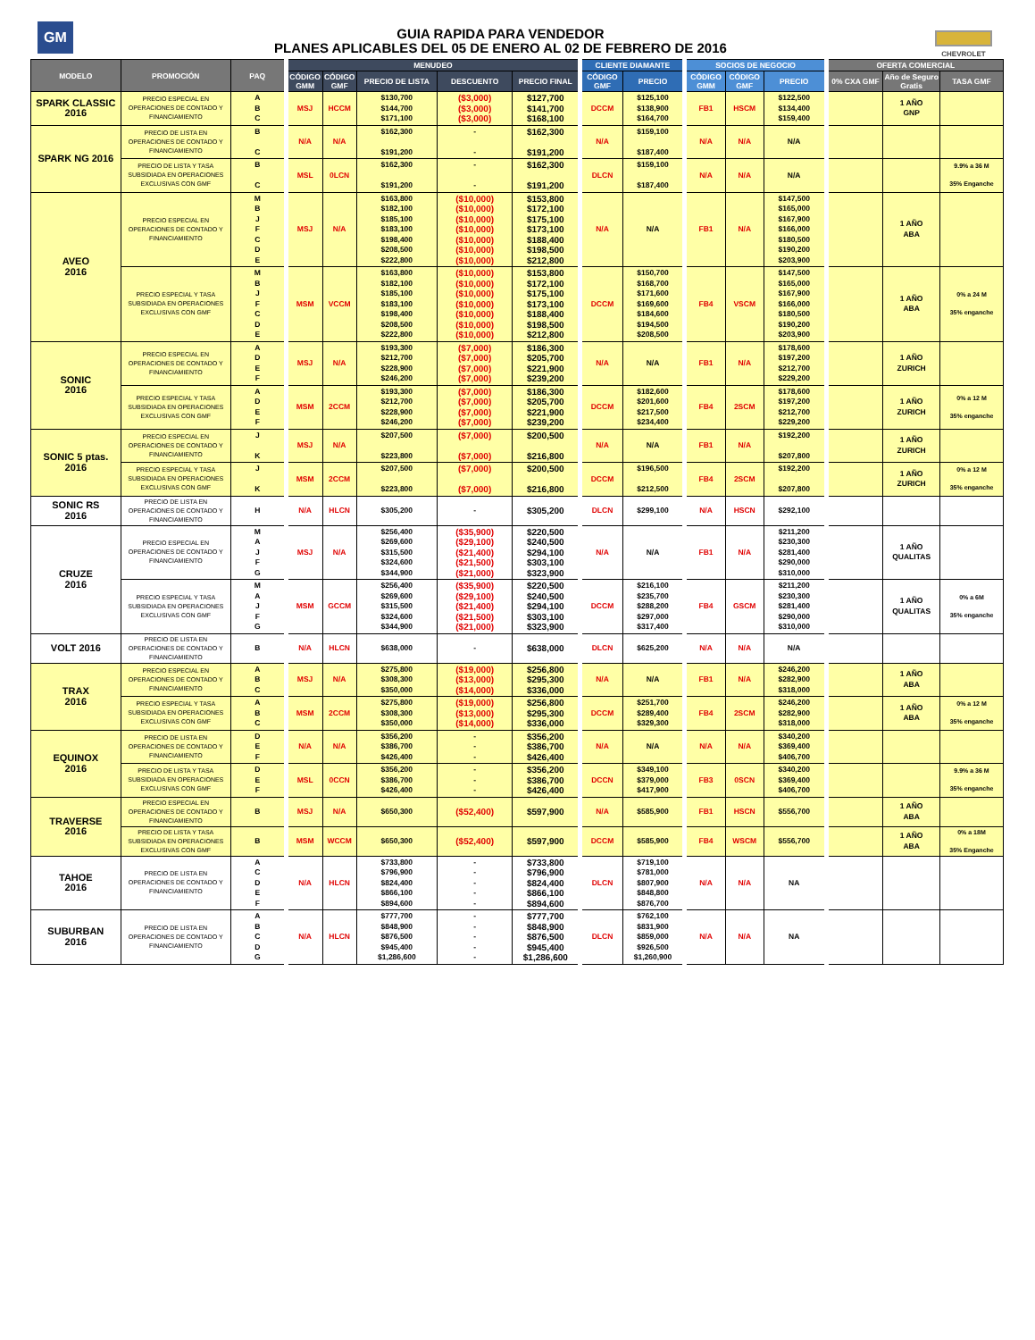GM
GUIA RAPIDA PARA VENDEDOR
PLANES APLICABLES DEL 05 DE ENERO AL 02 DE FEBRERO DE 2016
CHEVROLET
| MODELO | PROMOCIÓN | PAQ | MENUDEO | | | | | CLIENTE DIAMANTE | | SOCIOS DE NEGOCIO | | | OFERTA COMERCIAL | | |
| --- | --- | --- | --- | --- | --- | --- | --- | --- | --- | --- | --- | --- | --- | --- | --- |
| | | | CÓDIGO GMM | CÓDIGO GMF | PRECIO DE LISTA | DESCUENTO | PRECIO FINAL | CÓDIGO GMF | PRECIO | CÓDIGO GMM | CÓDIGO GMF | PRECIO | 0% CXA GMF | Año de Seguro Gratis | TASA GMF |
| SPARK CLASSIC 2016 | PRECIO ESPECIAL EN OPERACIONES DE CONTADO Y FINANCIAMIENTO | A B C | MSJ | HCCM | $130,700 $144,700 $171,100 | ($3,000) ($3,000) ($3,000) | $127,700 $141,700 $168,100 | DCCM | $125,100 $138,900 $164,700 | FB1 | HSCM | $122,500 $134,400 $159,400 | | 1 AÑO GNP | |
| SPARK NG 2016 | PRECIO DE LISTA EN OPERACIONES DE CONTADO Y FINANCIAMIENTO | B C | N/A | N/A | $162,300 $191,200 | - - | $162,300 $191,200 | N/A | $159,100 $187,400 | N/A | N/A | N/A | | | |
| | PRECIO DE LISTA Y TASA SUBSIDIADA EN OPERACIONES EXCLUSIVAS CON GMF | B C | MSL | 0LCN | $162,300 $191,200 | - - | $162,300 $191,200 | DLCN | $159,100 $187,400 | N/A | N/A | N/A | | | 9.9% a 36 M 35% Enganche |
| AVEO 2016 | PRECIO ESPECIAL EN OPERACIONES DE CONTADO Y FINANCIAMIENTO | M B J F C D E | MSJ | N/A | $163,800 $182,100 $185,100 $183,100 $198,400 $208,500 $222,800 | ($10,000) ($10,000) ($10,000) ($10,000) ($10,000) ($10,000) ($10,000) | $153,800 $172,100 $175,100 $173,100 $188,400 $198,500 $212,800 | N/A | N/A | FB1 | N/A | $147,500 $165,000 $167,900 $166,000 $180,500 $190,200 $203,900 | | 1 AÑO ABA | |
| | PRECIO ESPECIAL Y TASA SUBSIDIADA EN OPERACIONES EXCLUSIVAS CON GMF | M B J F C D E | MSM | VCCM | $163,800 $182,100 $185,100 $183,100 $198,400 $208,500 $222,800 | ($10,000) ($10,000) ($10,000) ($10,000) ($10,000) ($10,000) ($10,000) | $153,800 $172,100 $175,100 $173,100 $188,400 $198,500 $212,800 | DCCM | $150,700 $168,700 $171,600 $169,600 $184,600 $194,500 $208,500 | FB4 | VSCM | $147,500 $165,000 $167,900 $166,000 $180,500 $190,200 $203,900 | | 1 AÑO ABA | 0% a 24 M 35% enganche |
| SONIC 2016 | PRECIO ESPECIAL EN OPERACIONES DE CONTADO Y FINANCIAMIENTO | A D E F | MSJ | N/A | $193,300 $212,700 $228,900 $246,200 | ($7,000) ($7,000) ($7,000) ($7,000) | $186,300 $205,700 $221,900 $239,200 | N/A | N/A | FB1 | N/A | $178,600 $197,200 $212,700 $229,200 | | 1 AÑO ZURICH | |
| | PRECIO ESPECIAL Y TASA SUBSIDIADA EN OPERACIONES EXCLUSIVAS CON GMF | A D E F | MSM | 2CCM | $193,300 $212,700 $228,900 $246,200 | ($7,000) ($7,000) ($7,000) ($7,000) | $186,300 $205,700 $221,900 $239,200 | DCCM | $182,600 $201,600 $217,500 $234,400 | FB4 | 2SCM | $178,600 $197,200 $212,700 $229,200 | | 1 AÑO ZURICH | 0% a 12 M 35% enganche |
| SONIC 5 ptas. 2016 | PRECIO ESPECIAL EN OPERACIONES DE CONTADO Y FINANCIAMIENTO | J K | MSJ | N/A | $207,500 $223,800 | ($7,000) ($7,000) | $200,500 $216,800 | N/A | N/A | FB1 | N/A | $192,200 $207,800 | | 1 AÑO ZURICH | |
| | PRECIO ESPECIAL Y TASA SUBSIDIADA EN OPERACIONES EXCLUSIVAS CON GMF | J K | MSM | 2CCM | $207,500 $223,800 | ($7,000) ($7,000) | $200,500 $216,800 | DCCM | $196,500 $212,500 | FB4 | 2SCM | $192,200 $207,800 | | 1 AÑO ZURICH | 0% a 12 M 35% enganche |
| SONIC RS 2016 | PRECIO DE LISTA EN OPERACIONES DE CONTADO Y FINANCIAMIENTO | H | N/A | HLCN | $305,200 | - | $305,200 | DLCN | $299,100 | N/A | HSCN | $292,100 | | | |
| CRUZE 2016 | PRECIO ESPECIAL EN OPERACIONES DE CONTADO Y FINANCIAMIENTO | M A J F G | MSJ | N/A | $256,400 $269,600 $315,500 $324,600 $344,900 | ($35,900) ($29,100) ($21,400) ($21,500) ($21,000) | $220,500 $240,500 $294,100 $303,100 $323,900 | N/A | N/A | FB1 | N/A | $211,200 $230,300 $281,400 $290,000 $310,000 | | 1 AÑO QUALITAS | |
| | PRECIO ESPECIAL Y TASA SUBSIDIADA EN OPERACIONES EXCLUSIVAS CON GMF | M A J F G | MSM | GCCM | $256,400 $269,600 $315,500 $324,600 $344,900 | ($35,900) ($29,100) ($21,400) ($21,500) ($21,000) | $220,500 $240,500 $294,100 $303,100 $323,900 | DCCM | $216,100 $235,700 $288,200 $297,000 $317,400 | FB4 | GSCM | $211,200 $230,300 $281,400 $290,000 $310,000 | | 1 AÑO QUALITAS | 0% a 6M 35% enganche |
| VOLT 2016 | PRECIO DE LISTA EN OPERACIONES DE CONTADO Y FINANCIAMIENTO | B | N/A | HLCN | $638,000 | - | $638,000 | DLCN | $625,200 | N/A | N/A | N/A | | | |
| TRAX 2016 | PRECIO ESPECIAL EN OPERACIONES DE CONTADO Y FINANCIAMIENTO | A B C | MSJ | N/A | $275,800 $308,300 $350,000 | ($19,000) ($13,000) ($14,000) | $256,800 $295,300 $336,000 | N/A | N/A | FB1 | N/A | $246,200 $282,900 $318,000 | | 1 AÑO ABA | |
| | PRECIO ESPECIAL Y TASA SUBSIDIADA EN OPERACIONES EXCLUSIVAS CON GMF | A B C | MSM | 2CCM | $275,800 $308,300 $350,000 | ($19,000) ($13,000) ($14,000) | $256,800 $295,300 $336,000 | DCCM | $251,700 $289,400 $329,300 | FB4 | 2SCM | $246,200 $282,900 $318,000 | | 1 AÑO ABA | 0% a 12 M 35% enganche |
| EQUINOX 2016 | PRECIO DE LISTA EN OPERACIONES DE CONTADO Y FINANCIAMIENTO | D E F | N/A | N/A | $356,200 $386,700 $426,400 | - - - | $356,200 $386,700 $426,400 | N/A | N/A | N/A | N/A | $340,200 $369,400 $406,700 | | | |
| | PRECIO DE LISTA Y TASA SUBSIDIADA EN OPERACIONES EXCLUSIVAS CON GMF | D E F | MSL | 0CCN | $356,200 $386,700 $426,400 | - - - | $356,200 $386,700 $426,400 | DCCN | $349,100 $379,000 $417,900 | FB3 | 0SCN | $340,200 $369,400 $406,700 | | | 9.9% a 36 M 35% enganche |
| TRAVERSE 2016 | PRECIO ESPECIAL EN OPERACIONES DE CONTADO Y FINANCIAMIENTO | B | MSJ | N/A | $650,300 | ($52,400) | $597,900 | N/A | $585,900 | FB1 | HSCN | $556,700 | | 1 AÑO ABA | |
| | PRECIO DE LISTA Y TASA SUBSIDIADA EN OPERACIONES EXCLUSIVAS CON GMF | B | MSM | WCCM | $650,300 | ($52,400) | $597,900 | DCCM | $585,900 | FB4 | WSCM | $556,700 | | 1 AÑO ABA | 0% a 18M 35% Enganche |
| TAHOE 2016 | PRECIO DE LISTA EN OPERACIONES DE CONTADO Y FINANCIAMIENTO | A C D E F | N/A | HLCN | $733,800 $796,900 $824,400 $866,100 $894,600 | - - - - - | $733,800 $796,900 $824,400 $866,100 $894,600 | DLCN | $719,100 $781,000 $807,900 $848,800 $876,700 | N/A | N/A | NA | | | |
| SUBURBAN 2016 | PRECIO DE LISTA EN OPERACIONES DE CONTADO Y FINANCIAMIENTO | A B C D G | N/A | HLCN | $777,700 $848,900 $876,500 $945,400 $1,286,600 | - - - - - | $777,700 $848,900 $876,500 $945,400 $1,286,600 | DLCN | $762,100 $831,900 $859,000 $926,500 $1,260,900 | N/A | N/A | NA | | | |